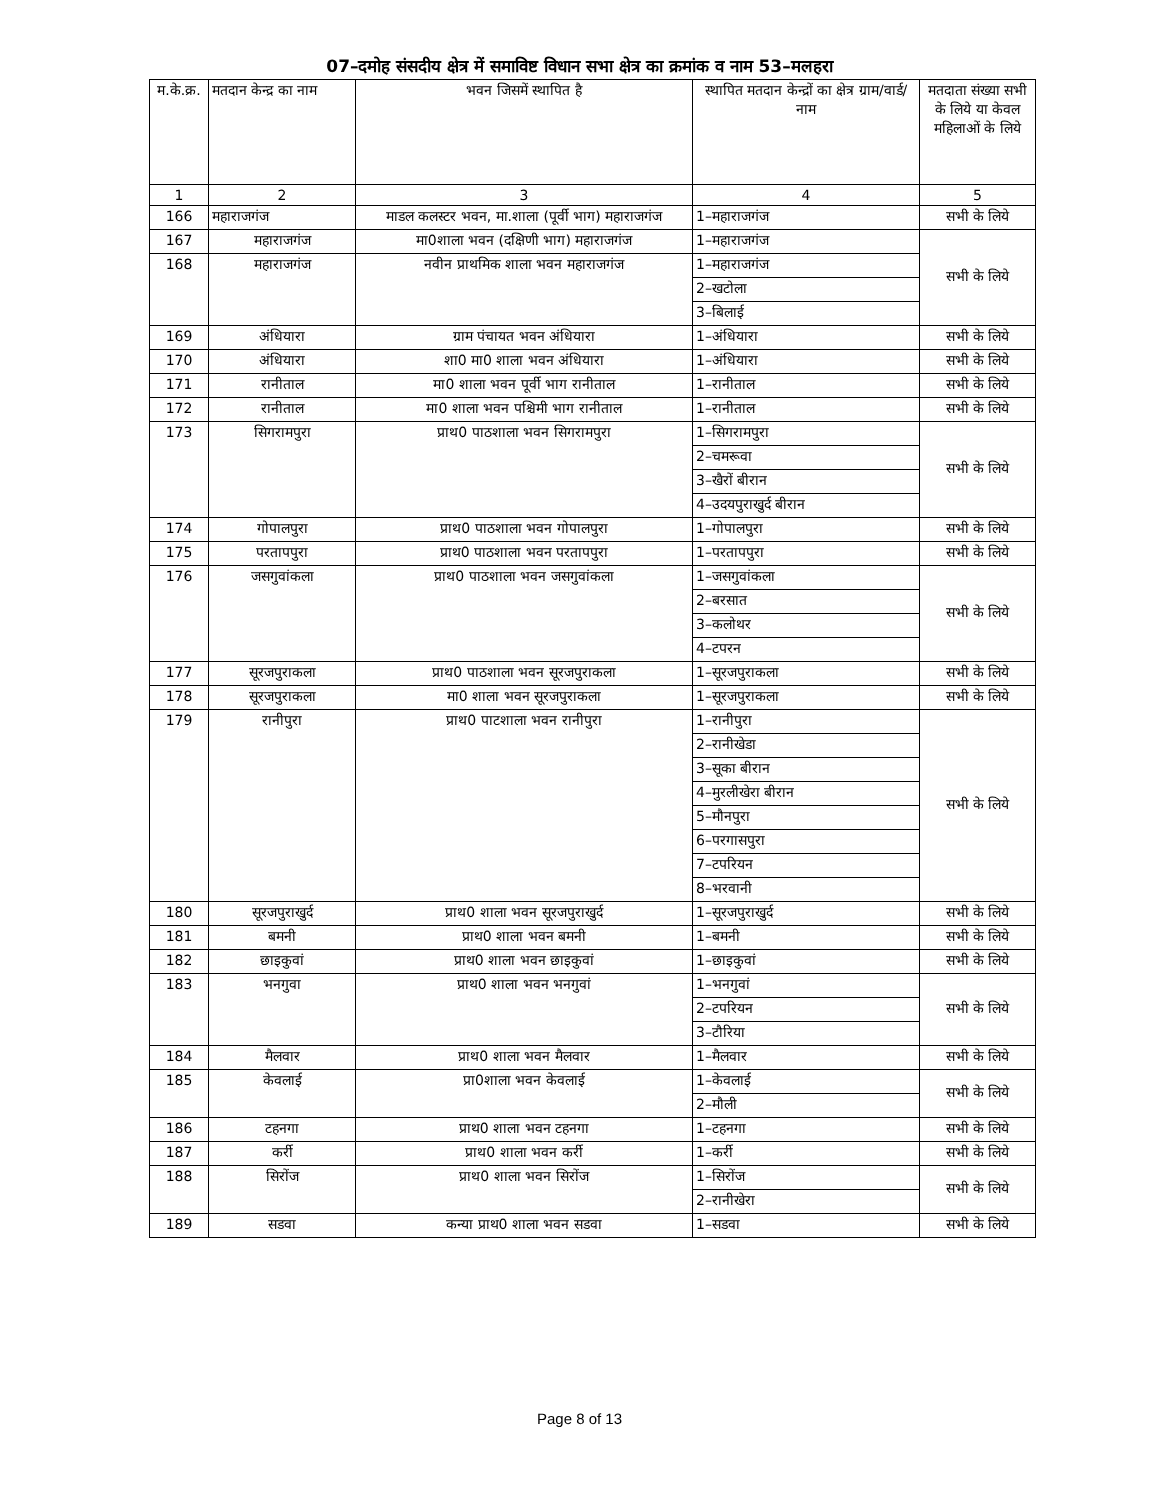07–दमोह संसदीय क्षेत्र में समाविष्ट विधान सभा क्षेत्र का क्रमांक व नाम 53–मलहरा
| म.के.क्र. | मतदान केन्द्र का नाम | भवन जिसमें स्थापित है | स्थापित मतदान केन्द्रों का क्षेत्र ग्राम/वार्ड/ नाम | मतदाता संख्या सभी के लिये या केवल महिलाओं के लिये |
| --- | --- | --- | --- | --- |
| 1 | 2 | 3 | 4 | 5 |
| 166 | महाराजगंज | माडल कलस्टर भवन, मा.शाला (पूर्वी भाग) महाराजगंज | 1–महाराजगंज | सभी के लिये |
| 167 | महाराजगंज | मा0शाला भवन (दक्षिणी भाग) महाराजगंज | 1–महाराजगंज | सभी के लिये |
| 168 | महाराजगंज | नवीन प्राथमिक शाला भवन महाराजगंज | 1–महाराजगंज | |
| | | | 2–खटोला | |
| | | | 3–बिलाई | |
| 169 | अंधियारा | ग्राम पंचायत भवन अंधियारा | 1–अंधियारा | सभी के लिये |
| 170 | अंधियारा | शा0 मा0 शाला भवन अंधियारा | 1–अंधियारा | सभी के लिये |
| 171 | रानीताल | मा0 शाला भवन पूर्वी भाग रानीताल | 1–रानीताल | सभी के लिये |
| 172 | रानीताल | मा0 शाला भवन पश्चिमी भाग रानीताल | 1–रानीताल | सभी के लिये |
| 173 | सिगरामपुरा | प्राथ0 पाठशाला भवन सिगरामपुरा | 1–सिगरामपुरा | सभी के लिये |
| | | | 2–चमरूवा | |
| | | | 3–खैरों बीरान | |
| | | | 4–उदयपुराखुर्द बीरान | |
| 174 | गोपालपुरा | प्राथ0 पाठशाला भवन गोपालपुरा | 1–गोपालपुरा | सभी के लिये |
| 175 | परतापपुरा | प्राथ0 पाठशाला भवन परतापपुरा | 1–परतापपुरा | सभी के लिये |
| 176 | जसगुवांकला | प्राथ0 पाठशाला भवन जसगुवांकला | 1–जसगुवांकला | सभी के लिये |
| | | | 2–बरसात | |
| | | | 3–कलोथर | |
| | | | 4–टपरन | |
| 177 | सूरजपुराकला | प्राथ0 पाठशाला भवन सूरजपुराकला | 1–सूरजपुराकला | सभी के लिये |
| 178 | सूरजपुराकला | मा0 शाला भवन सूरजपुराकला | 1–सूरजपुराकला | सभी के लिये |
| 179 | रानीपुरा | प्राथ0 पाटशाला भवन रानीपुरा | 1–रानीपुरा | सभी के लिये |
| | | | 2–रानीखेडा | |
| | | | 3–सूका बीरान | |
| | | | 4–मुरलीखेरा बीरान | |
| | | | 5–मौनपुरा | |
| | | | 6–परगासपुरा | |
| | | | 7–टपरियन | |
| | | | 8–भरवानी | |
| 180 | सूरजपुराखुर्द | प्राथ0 शाला भवन सूरजपुराखुर्द | 1–सूरजपुराखुर्द | सभी के लिये |
| 181 | बमनी | प्राथ0 शाला भवन बमनी | 1–बमनी | सभी के लिये |
| 182 | छाइकुवां | प्राथ0 शाला भवन छाइकुवां | 1–छाइकुवां | सभी के लिये |
| 183 | भनगुवा | प्राथ0 शाला भवन भनगुवां | 1–भनगुवां | सभी के लिये |
| | | | 2–टपरियन | |
| | | | 3–टौरिया | |
| 184 | मैलवार | प्राथ0 शाला भवन मैलवार | 1–मैलवार | सभी के लिये |
| 185 | केवलाई | प्रा0शाला भवन केवलाई | 1–केवलाई | सभी के लिये |
| | | | 2–मौली | |
| 186 | टहनगा | प्राथ0 शाला भवन टहनगा | 1–टहनगा | सभी के लिये |
| 187 | कर्री | प्राथ0 शाला भवन कर्री | 1–कर्री | सभी के लिये |
| 188 | सिरोंज | प्राथ0 शाला भवन सिरोंज | 1–सिरोंज | सभी के लिये |
| | | | 2–रानीखेरा | |
| 189 | सडवा | कन्या प्राथ0 शाला भवन सडवा | 1–सडवा | सभी के लिये |
Page 8 of 13